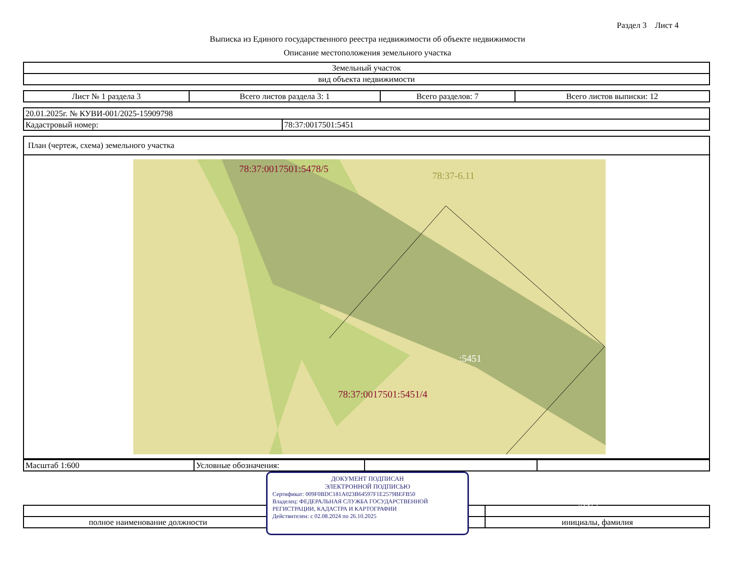Раздел 3 Лист 4
Выписка из Единого государственного реестра недвижимости об объекте недвижимости
Описание местоположения земельного участка
| Земельный участок |
| вид объекта недвижимости |
| Лист № 1 раздела 3 | Всего листов раздела 3: 1 | Всего разделов: 7 | Всего листов выписки: 12 |
| 20.01.2025г. № КУВИ-001/2025-15909798 | |
| Кадастровый номер: | 78:37:0017501:5451 |
| План (чертеж, схема) земельного участка |
| 78:37:0017501:5478/5 78:37-6.11 :5451 78:37:0017501:5451/4 :5477 |
| Масштаб 1:600 | Условные обозначения: | | |
| полное наименование должности | | инициалы, фамилия |
ДОКУМЕНТ ПОДПИСАН
ЭЛЕКТРОННОЙ ПОДПИСЬЮ
Сертификат: 009F0BDC181A023B64597F1E2579BEFB50
Владелец: ФЕДЕРАЛЬНАЯ СЛУЖБА ГОСУДАРСТВЕННОЙ РЕГИСТРАЦИИ, КАДАСТРА И КАРТОГРАФИИ
Действителен: с 02.08.2024 по 26.10.2025